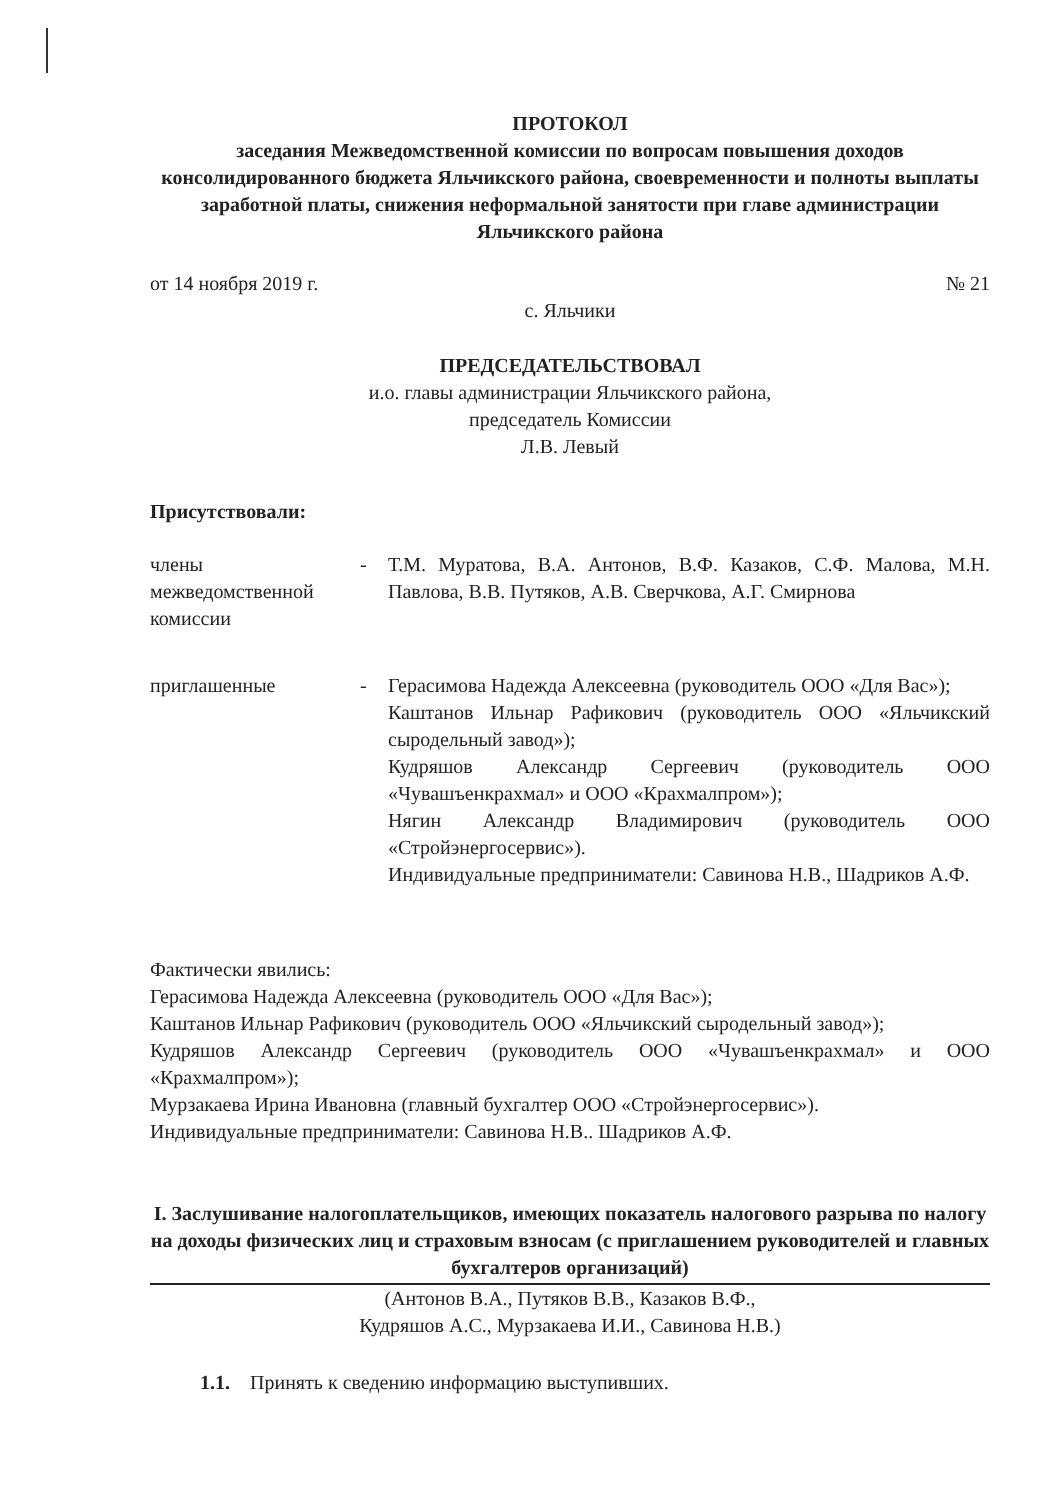ПРОТОКОЛ
заседания Межведомственной комиссии по вопросам повышения доходов консолидированного бюджета Яльчикского района, своевременности и полноты выплаты заработной платы, снижения неформальной занятости при главе администрации Яльчикского района
от 14 ноября 2019 г. № 21
с. Яльчики
ПРЕДСЕДАТЕЛЬСТВОВАЛ
и.о. главы администрации Яльчикского района,
председатель Комиссии
Л.В. Левый
Присутствовали:
члены межведомственной комиссии
- Т.М. Муратова, В.А. Антонов, В.Ф. Казаков, С.Ф. Малова, М.Н. Павлова, В.В. Путяков, А.В. Сверчкова, А.Г. Смирнова
приглашенные - Герасимова Надежда Алексеевна (руководитель ООО «Для Вас»);
Каштанов Ильнар Рафикович (руководитель ООО «Яльчикский сыродельный завод»);
Кудряшов Александр Сергеевич (руководитель ООО «Чувашъенкрахмал» и ООО «Крахмалпром»);
Нягин Александр Владимирович (руководитель ООО «Стройэнергосервис»).
Индивидуальные предприниматели: Савинова Н.В., Шадриков А.Ф.
Фактически явились:
Герасимова Надежда Алексеевна (руководитель ООО «Для Вас»);
Каштанов Ильнар Рафикович (руководитель ООО «Яльчикский сыродельный завод»);
Кудряшов Александр Сергеевич (руководитель ООО «Чувашъенкрахмал» и ООО «Крахмалпром»);
Мурзакаева Ирина Ивановна (главный бухгалтер ООО «Стройэнергосервис»).
Индивидуальные предприниматели: Савинова Н.В.. Шадриков А.Ф.
I. Заслушивание налогоплательщиков, имеющих показатель налогового разрыва по налогу на доходы физических лиц и страховым взносам (с приглашением руководителей и главных бухгалтеров организаций)
(Антонов В.А., Путяков В.В., Казаков В.Ф.,
Кудряшов А.С., Мурзакаева И.И., Савинова Н.В.)
1.1. Принять к сведению информацию выступивших.